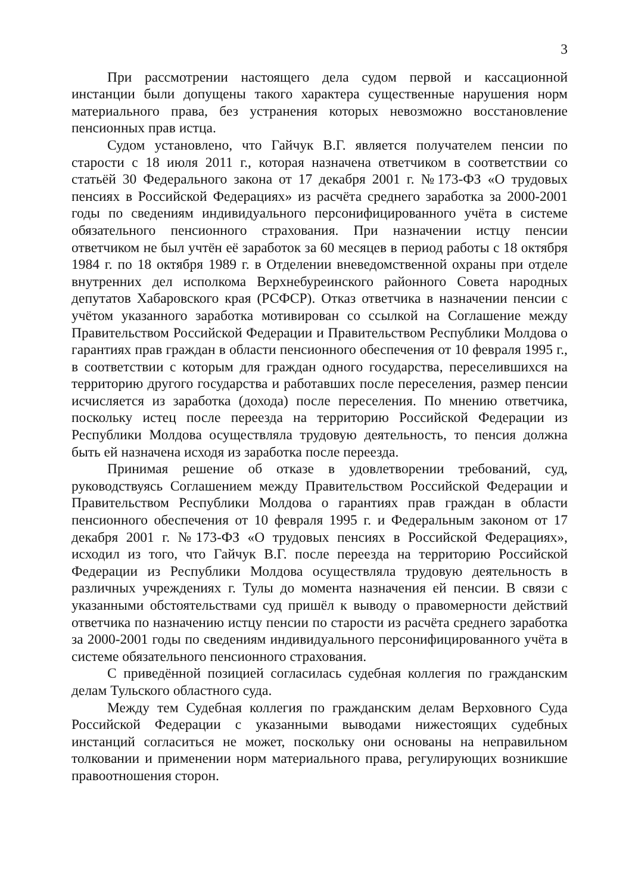3
При рассмотрении настоящего дела судом первой и кассационной инстанции были допущены такого характера существенные нарушения норм материального права, без устранения которых невозможно восстановление пенсионных прав истца.
Судом установлено, что Гайчук В.Г. является получателем пенсии по старости с 18 июля 2011 г., которая назначена ответчиком в соответствии со статьёй 30 Федерального закона от 17 декабря 2001 г. №173-ФЗ «О трудовых пенсиях в Российской Федерациях» из расчёта среднего заработка за 2000-2001 годы по сведениям индивидуального персонифицированного учёта в системе обязательного пенсионного страхования. При назначении истцу пенсии ответчиком не был учтён её заработок за 60 месяцев в период работы с 18 октября 1984 г. по 18 октября 1989 г. в Отделении вневедомственной охраны при отделе внутренних дел исполкома Верхнебуреинского районного Совета народных депутатов Хабаровского края (РСФСР). Отказ ответчика в назначении пенсии с учётом указанного заработка мотивирован со ссылкой на Соглашение между Правительством Российской Федерации и Правительством Республики Молдова о гарантиях прав граждан в области пенсионного обеспечения от 10 февраля 1995 г., в соответствии с которым для граждан одного государства, переселившихся на территорию другого государства и работавших после переселения, размер пенсии исчисляется из заработка (дохода) после переселения. По мнению ответчика, поскольку истец после переезда на территорию Российской Федерации из Республики Молдова осуществляла трудовую деятельность, то пенсия должна быть ей назначена исходя из заработка после переезда.
Принимая решение об отказе в удовлетворении требований, суд, руководствуясь Соглашением между Правительством Российской Федерации и Правительством Республики Молдова о гарантиях прав граждан в области пенсионного обеспечения от 10 февраля 1995 г. и Федеральным законом от 17 декабря 2001 г. №173-ФЗ «О трудовых пенсиях в Российской Федерациях», исходил из того, что Гайчук В.Г. после переезда на территорию Российской Федерации из Республики Молдова осуществляла трудовую деятельность в различных учреждениях г. Тулы до момента назначения ей пенсии. В связи с указанными обстоятельствами суд пришёл к выводу о правомерности действий ответчика по назначению истцу пенсии по старости из расчёта среднего заработка за 2000-2001 годы по сведениям индивидуального персонифицированного учёта в системе обязательного пенсионного страхования.
С приведённой позицией согласилась судебная коллегия по гражданским делам Тульского областного суда.
Между тем Судебная коллегия по гражданским делам Верховного Суда Российской Федерации с указанными выводами нижестоящих судебных инстанций согласиться не может, поскольку они основаны на неправильном толковании и применении норм материального права, регулирующих возникшие правоотношения сторон.